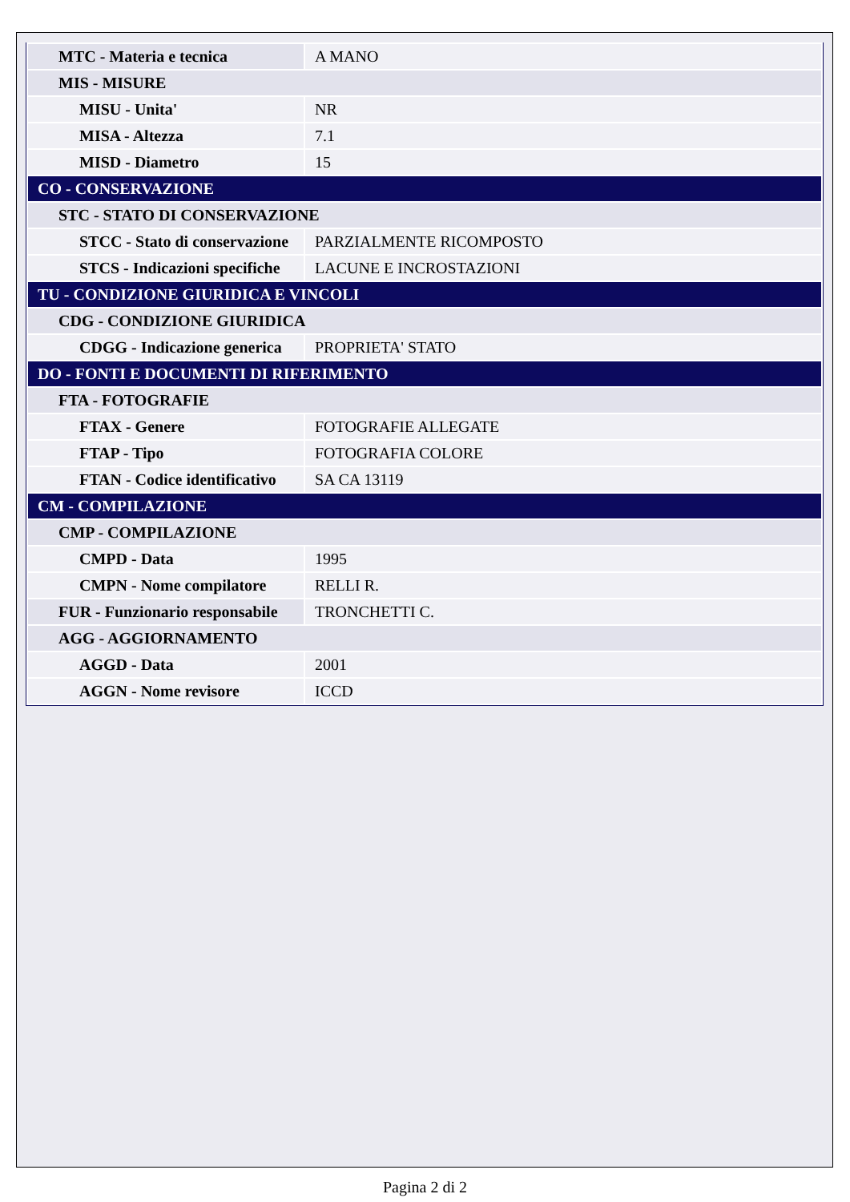| MTC - Materia e tecnica | A MANO |
| MIS - MISURE | |
| MISU - Unita' | NR |
| MISA - Altezza | 7.1 |
| MISD - Diametro | 15 |
| CO - CONSERVAZIONE | |
| STC - STATO DI CONSERVAZIONE | |
| STCC - Stato di conservazione | PARZIALMENTE RICOMPOSTO |
| STCS - Indicazioni specifiche | LACUNE E INCROSTAZIONI |
| TU - CONDIZIONE GIURIDICA E VINCOLI | |
| CDG - CONDIZIONE GIURIDICA | |
| CDGG - Indicazione generica | PROPRIETA' STATO |
| DO - FONTI E DOCUMENTI DI RIFERIMENTO | |
| FTA - FOTOGRAFIE | |
| FTAX - Genere | FOTOGRAFIE ALLEGATE |
| FTAP - Tipo | FOTOGRAFIA COLORE |
| FTAN - Codice identificativo | SA CA 13119 |
| CM - COMPILAZIONE | |
| CMP - COMPILAZIONE | |
| CMPD - Data | 1995 |
| CMPN - Nome compilatore | RELLI R. |
| FUR - Funzionario responsabile | TRONCHETTI C. |
| AGG - AGGIORNAMENTO | |
| AGGD - Data | 2001 |
| AGGN - Nome revisore | ICCD |
Pagina 2 di 2